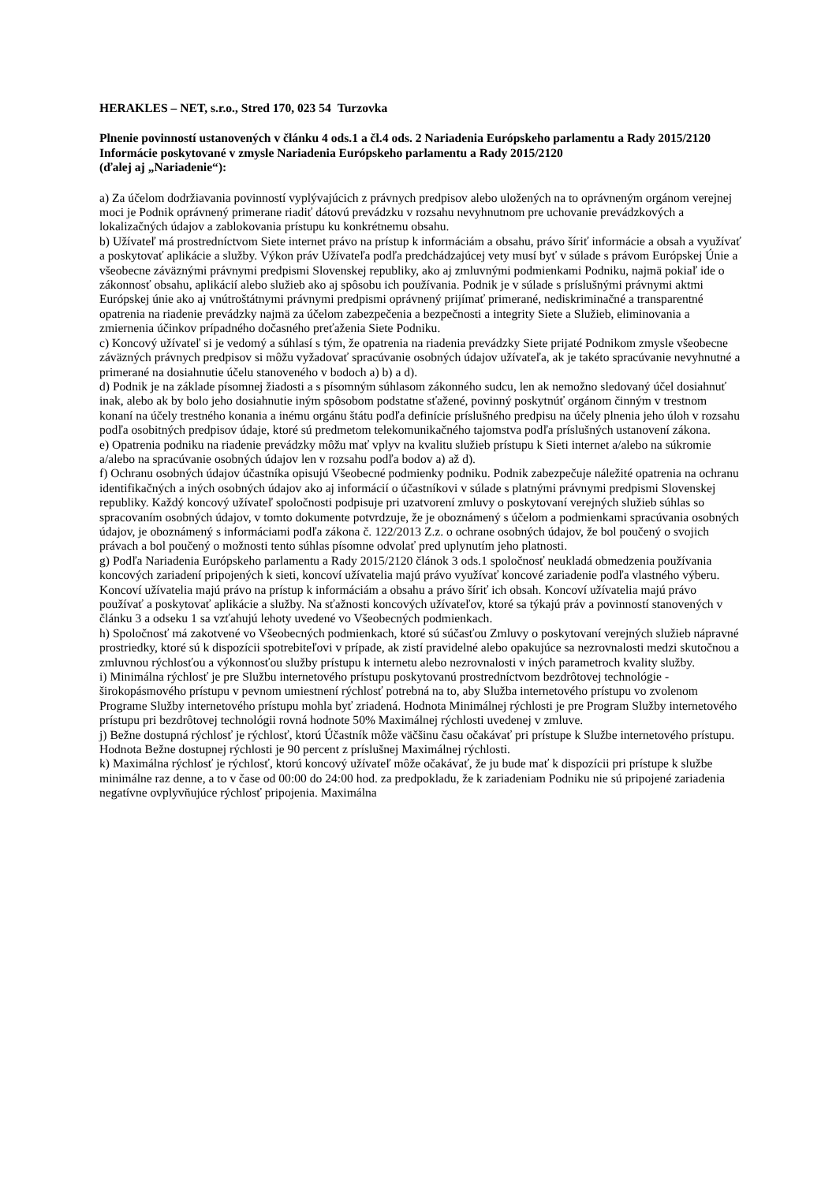HERAKLES – NET, s.r.o., Stred 170, 023 54 Turzovka
Plnenie povinností ustanovených v článku 4 ods.1 a čl.4 ods. 2 Nariadenia Európskeho parlamentu a Rady 2015/2120
Informácie poskytované v zmysle Nariadenia Európskeho parlamentu a Rady 2015/2120
(ďalej aj „Nariadenie“):
a) Za účelom dodržiavania povinností vyplývajúcich z právnych predpisov alebo uložených na to oprávneným orgánom verejnej moci je Podnik oprávnený primerane riadiť dátovú prevádzku v rozsahu nevyhnutnom pre uchovanie prevádzkových a lokalizačných údajov a zablokovania prístupu ku konkrétnemu obsahu.
b) Užívateľ má prostredníctvom Siete internet právo na prístup k informáciám a obsahu, právo šíriť informácie a obsah a využívať a poskytovať aplikácie a služby. Výkon práv Užívateľa podľa predchádzajúcej vety musí byť v súlade s právom Európskej Únie a všeobecne záväznými právnymi predpismi Slovenskej republiky, ako aj zmluvnými podmienkami Podniku, najmä pokiaľ ide o zákonnosť obsahu, aplikácií alebo služieb ako aj spôsobu ich používania. Podnik je v súlade s príslušnými právnymi aktmi Európskej únie ako aj vnútroštátnymi právnymi predpismi oprávnený prijímať primerané, nediskriminačné a transparentné opatrenia na riadenie prevádzky najmä za účelom zabezpečenia a bezpečnosti a integrity Siete a Služieb, eliminovania a zmiernenia účinkov prípadného dočasného preťaženia Siete Podniku.
c) Koncový užívateľ si je vedomý a súhlasí s tým, že opatrenia na riadenia prevádzky Siete prijaté Podnikom zmysle všeobecne záväzných právnych predpisov si môžu vyžadovať spracúvanie osobných údajov užívateľa, ak je takéto spracúvanie nevyhnutné a primerané na dosiahnutie účelu stanoveného v bodoch a) b) a d).
d) Podnik je na základe písomnej žiadosti a s písomným súhlasom zákonného sudcu, len ak nemožno sledovaný účel dosiahnuť inak, alebo ak by bolo jeho dosiahnutie iným spôsobom podstatne sťažené, povinný poskytnúť orgánom činným v trestnom konaní na účely trestného konania a inému orgánu štátu podľa definície príslušného predpisu na účely plnenia jeho úloh v rozsahu podľa osobitných predpisov údaje, ktoré sú predmetom telekomunikačného tajomstva podľa príslušných ustanovení zákona.
e) Opatrenia podniku na riadenie prevádzky môžu mať vplyv na kvalitu služieb prístupu k Sieti internet a/alebo na súkromie a/alebo na spracúvanie osobných údajov len v rozsahu podľa bodov a) až d).
f) Ochranu osobných údajov účastníka opisujú Všeobecné podmienky podniku. Podnik zabezpečuje náležité opatrenia na ochranu identifikačných a iných osobných údajov ako aj informácií o účastníkovi v súlade s platnými právnymi predpismi Slovenskej republiky. Každý koncový užívateľ spoločnosti podpisuje pri uzatvorení zmluvy o poskytovaní verejných služieb súhlas so spracovaním osobných údajov, v tomto dokumente potvrdzuje, že je oboznámený s účelom a podmienkami spracúvania osobných údajov, je oboznámený s informáciami podľa zákona č. 122/2013 Z.z. o ochrane osobných údajov, že bol poučený o svojich právach a bol poučený o možnosti tento súhlas písomne odvolať pred uplynutím jeho platnosti.
g) Podľa Nariadenia Európskeho parlamentu a Rady 2015/2120 článok 3 ods.1 spoločnosť neukladá obmedzenia používania koncových zariadení pripojených k sieti, koncoví užívatelia majú právo využívať koncové zariadenie podľa vlastného výberu. Koncoví užívatelia majú právo na prístup k informáciám a obsahu a právo šíriť ich obsah. Koncoví užívatelia majú právo používať a poskytovať aplikácie a služby. Na sťažnosti koncových užívateľov, ktoré sa týkajú práv a povinností stanovených v článku 3 a odseku 1 sa vzťahujú lehoty uvedené vo Všeobecných podmienkach.
h) Spoločnosť má zakotvené vo Všeobecných podmienkach, ktoré sú súčasťou Zmluvy o poskytovaní verejných služieb nápravné prostriedky, ktoré sú k dispozícii spotrebiteľovi v prípade, ak zistí pravidelné alebo opakujúce sa nezrovnalosti medzi skutočnou a zmluvnou rýchlosťou a výkonnosťou služby prístupu k internetu alebo nezrovnalosti v iných parametroch kvality služby.
i) Minimálna rýchlosť je pre Službu internetového prístupu poskytovanú prostredníctvom bezdrôtovej technológie - širokopásmového prístupu v pevnom umiestnení rýchlosť potrebná na to, aby Služba internetového prístupu vo zvolenom Programe Služby internetového prístupu mohla byť zriadená. Hodnota Minimálnej rýchlosti je pre Program Služby internetového prístupu pri bezdrôtovej technológii rovná hodnote 50% Maximálnej rýchlosti uvedenej v zmluve.
j) Bežne dostupná rýchlosť je rýchlosť, ktorú Účastník môže väčšinu času očakávať pri prístupe k Službe internetového prístupu. Hodnota Bežne dostupnej rýchlosti je 90 percent z príslušnej Maximálnej rýchlosti.
k) Maximálna rýchlosť je rýchlosť, ktorú koncový užívateľ môže očakávať, že ju bude mať k dispozícii pri prístupe k službe minimálne raz denne, a to v čase od 00:00 do 24:00 hod. za predpokladu, že k zariadeniam Podniku nie sú pripojené zariadenia negatívne ovplyvňujúce rýchlosť pripojenia. Maximálna